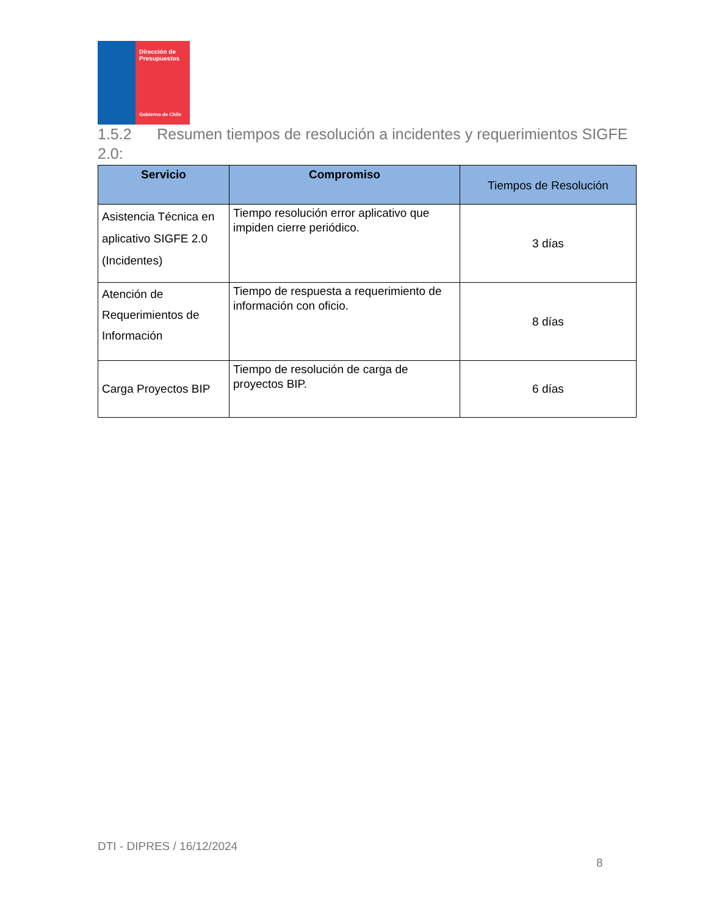Dirección de Presupuestos
Gobierno de Chile
1.5.2 Resumen tiempos de resolución a incidentes y requerimientos SIGFE 2.0:
| Servicio | Compromiso | Tiempos de Resolución |
| --- | --- | --- |
| Asistencia Técnica en aplicativo SIGFE 2.0 (Incidentes) | Tiempo resolución error aplicativo que impiden cierre periódico. | 3 días |
| Atención de Requerimientos de Información | Tiempo de respuesta a requerimiento de información con oficio. | 8 días |
| Carga Proyectos BIP | Tiempo de resolución de carga de proyectos BIP. | 6 días |
DTI - DIPRES / 16/12/2024
8